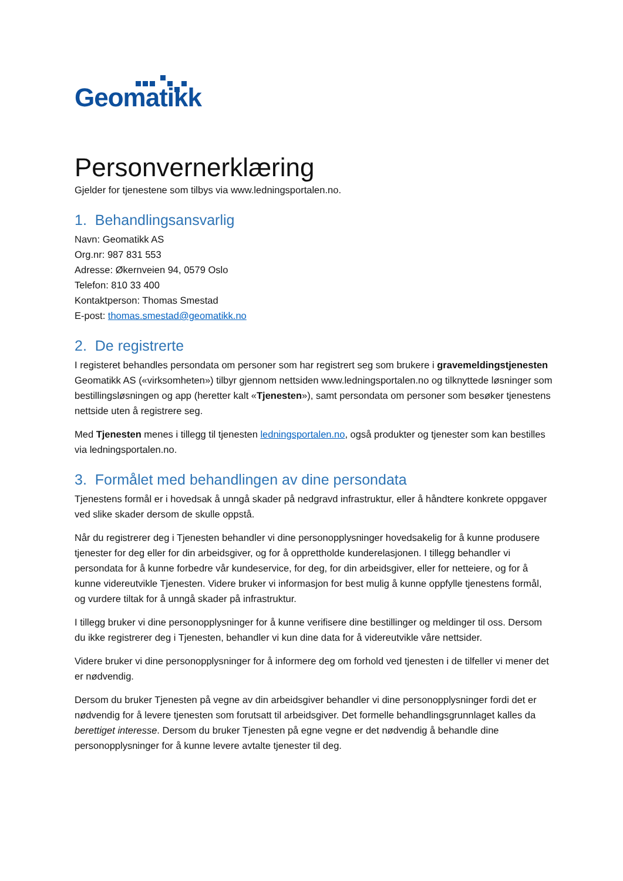Geomatikk
Personvernerklæring
Gjelder for tjenestene som tilbys via www.ledningsportalen.no.
1. Behandlingsansvarlig
Navn: Geomatikk AS
Org.nr: 987 831 553
Adresse: Økernveien 94, 0579 Oslo
Telefon: 810 33 400
Kontaktperson: Thomas Smestad
E-post: thomas.smestad@geomatikk.no
2. De registrerte
I registeret behandles persondata om personer som har registrert seg som brukere i gravemeldingstjenesten Geomatikk AS («virksomheten») tilbyr gjennom nettsiden www.ledningsportalen.no og tilknyttede løsninger som bestillingsløsningen og app (heretter kalt «Tjenesten»), samt persondata om personer som besøker tjenestens nettside uten å registrere seg.
Med Tjenesten menes i tillegg til tjenesten ledningsportalen.no, også produkter og tjenester som kan bestilles via ledningsportalen.no.
3. Formålet med behandlingen av dine persondata
Tjenestens formål er i hovedsak å unngå skader på nedgravd infrastruktur, eller å håndtere konkrete oppgaver ved slike skader dersom de skulle oppstå.
Når du registrerer deg i Tjenesten behandler vi dine personopplysninger hovedsakelig for å kunne produsere tjenester for deg eller for din arbeidsgiver, og for å opprettholde kunderelasjonen. I tillegg behandler vi persondata for å kunne forbedre vår kundeservice, for deg, for din arbeidsgiver, eller for netteiere, og for å kunne videreutvikle Tjenesten. Videre bruker vi informasjon for best mulig å kunne oppfylle tjenestens formål, og vurdere tiltak for å unngå skader på infrastruktur.
I tillegg bruker vi dine personopplysninger for å kunne verifisere dine bestillinger og meldinger til oss. Dersom du ikke registrerer deg i Tjenesten, behandler vi kun dine data for å videreutvikle våre nettsider.
Videre bruker vi dine personopplysninger for å informere deg om forhold ved tjenesten i de tilfeller vi mener det er nødvendig.
Dersom du bruker Tjenesten på vegne av din arbeidsgiver behandler vi dine personopplysninger fordi det er nødvendig for å levere tjenesten som forutsatt til arbeidsgiver. Det formelle behandlingsgrunnlaget kalles da berettiget interesse. Dersom du bruker Tjenesten på egne vegne er det nødvendig å behandle dine personopplysninger for å kunne levere avtalte tjenester til deg.